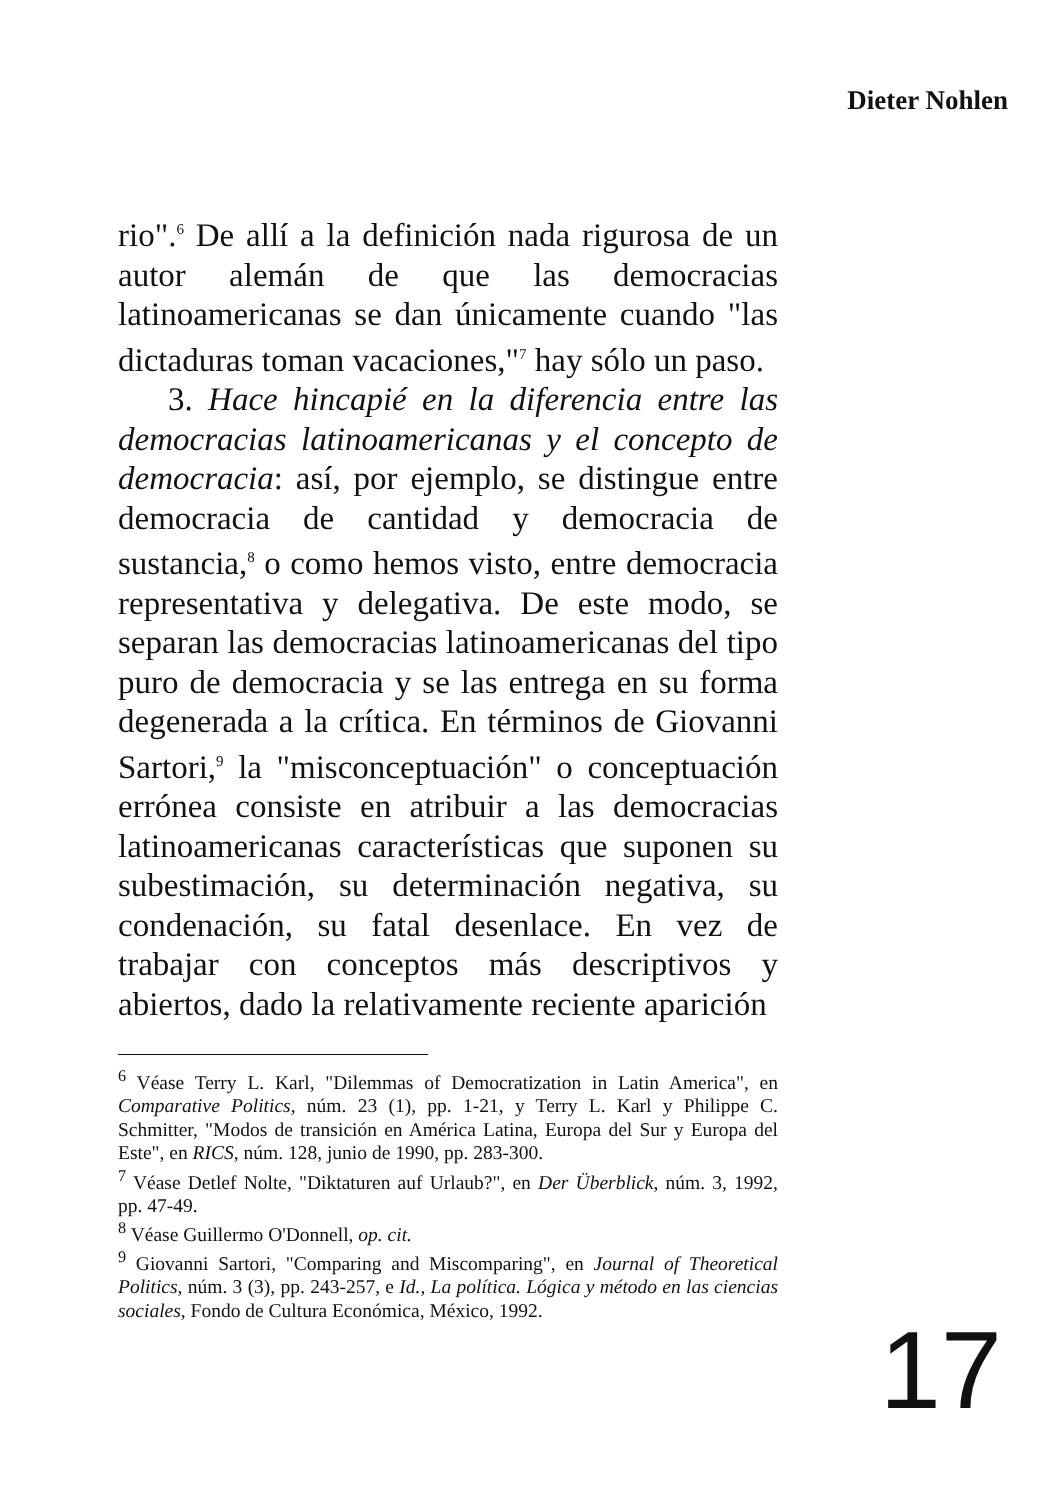Dieter Nohlen
rio".<sup>6</sup> De allí a la definición nada rigurosa de un autor alemán de que las democracias latinoamericanas se dan únicamente cuando "las dictaduras toman vacaciones,"<sup>7</sup> hay sólo un paso.
3. Hace hincapié en la diferencia entre las democracias latinoamericanas y el concepto de democracia: así, por ejemplo, se distingue entre democracia de cantidad y democracia de sustancia,<sup>8</sup> o como hemos visto, entre democracia representativa y delegativa. De este modo, se separan las democracias latinoamericanas del tipo puro de democracia y se las entrega en su forma degenerada a la crítica. En términos de Giovanni Sartori,<sup>9</sup> la "misconceptuación" o conceptuación errónea consiste en atribuir a las democracias latinoamericanas características que suponen su subestimación, su determinación negativa, su condenación, su fatal desenlace. En vez de trabajar con conceptos más descriptivos y abiertos, dado la relativamente reciente aparición
<sup>6</sup> Véase Terry L. Karl, "Dilemmas of Democratization in Latin America", en Comparative Politics, núm. 23 (1), pp. 1-21, y Terry L. Karl y Philippe C. Schmitter, "Modos de transición en América Latina, Europa del Sur y Europa del Este", en RICS, núm. 128, junio de 1990, pp. 283-300.
<sup>7</sup> Véase Detlef Nolte, "Diktaturen auf Urlaub?", en Der Überblick, núm. 3, 1992, pp. 47-49.
<sup>8</sup> Véase Guillermo O'Donnell, op. cit.
<sup>9</sup> Giovanni Sartori, "Comparing and Miscomparing", en Journal of Theoretical Politics, núm. 3 (3), pp. 243-257, e Id., La política. Lógica y método en las ciencias sociales, Fondo de Cultura Económica, México, 1992.
17